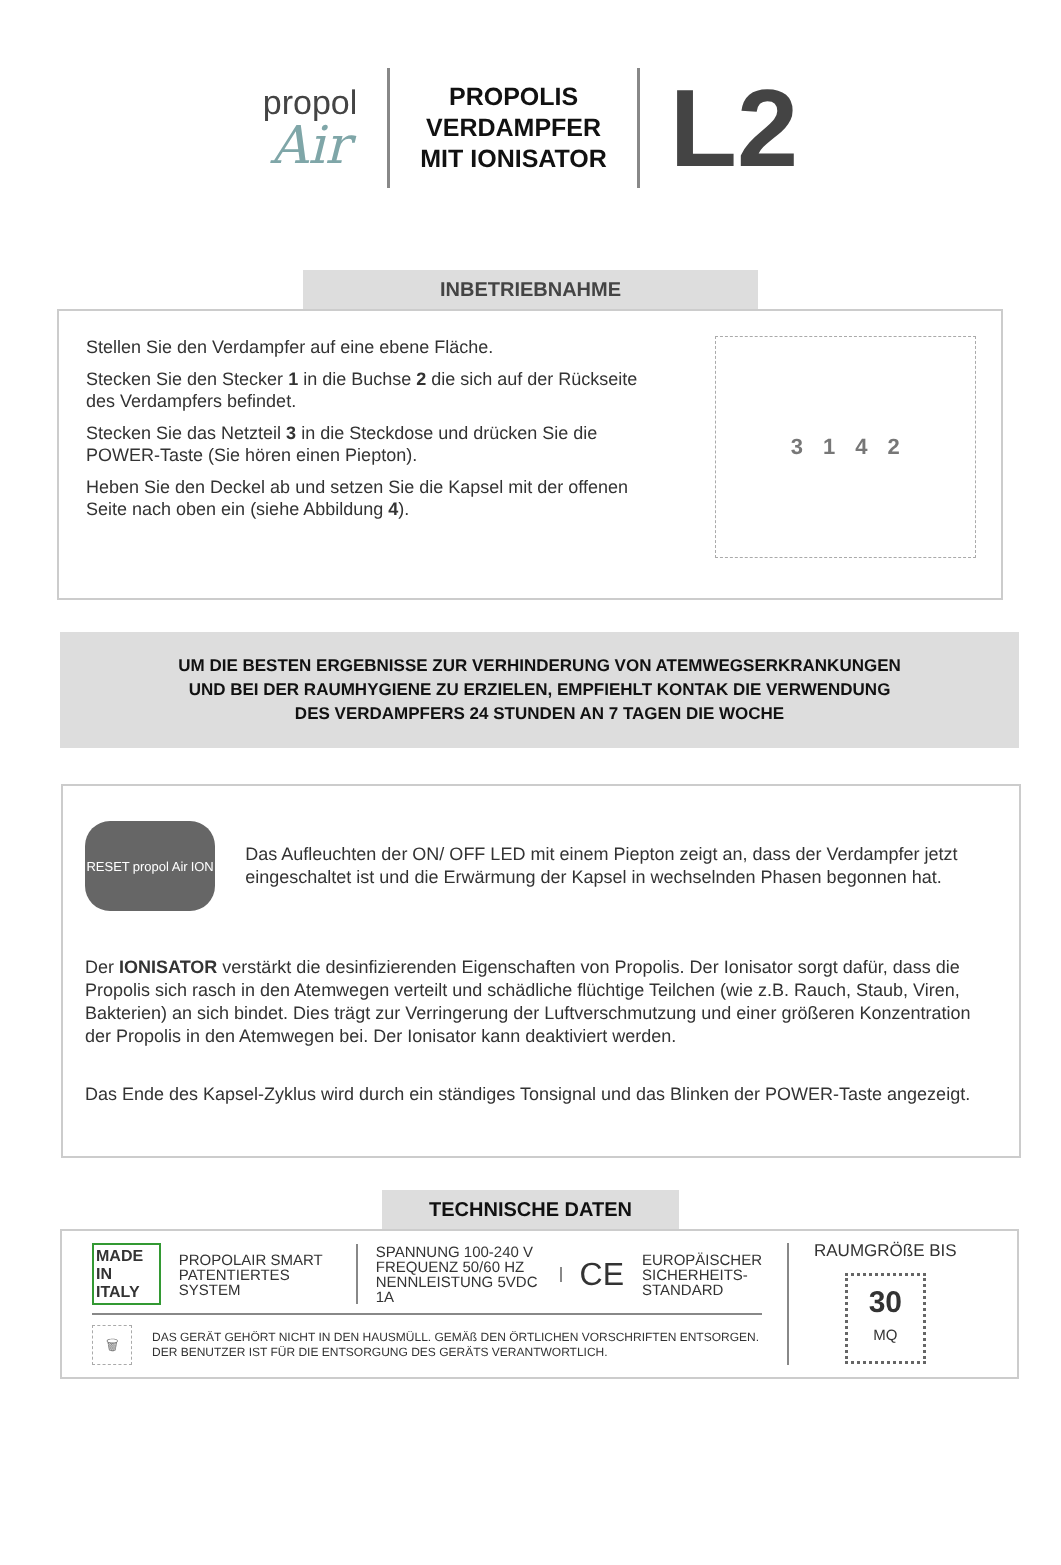propol
Air
PROPOLIS
VERDAMPFER
MIT IONISATOR
L2
INBETRIEBNAHME
Stellen Sie den Verdampfer auf eine ebene Fläche.
Stecken Sie den Stecker 1 in die Buchse 2 die sich auf der Rückseite des Verdampfers befindet.
Stecken Sie das Netzteil 3 in die Steckdose und drücken Sie die POWER-Taste (Sie hören einen Piepton).
Heben Sie den Deckel ab und setzen Sie die Kapsel mit der offenen Seite nach oben ein (siehe Abbildung 4).
3142
UM DIE BESTEN ERGEBNISSE ZUR VERHINDERUNG VON ATEMWEGSERKRANKUNGEN
UND BEI DER RAUMHYGIENE ZU ERZIELEN, EMPFIEHLT KONTAK DIE VERWENDUNG
DES VERDAMPFERS 24 STUNDEN AN 7 TAGEN DIE WOCHE
RESET propol Air ION
Das Aufleuchten der ON/ OFF LED mit einem Piepton zeigt an, dass der Verdampfer jetzt eingeschaltet ist und die Erwärmung der Kapsel in wechselnden Phasen begonnen hat.
Der IONISATOR verstärkt die desinfizierenden Eigenschaften von Propolis. Der Ionisator sorgt dafür, dass die Propolis sich rasch in den Atemwegen verteilt und schädliche flüchtige Teilchen (wie z.B. Rauch, Staub, Viren, Bakterien) an sich bindet. Dies trägt zur Verringerung der Luftverschmutzung und einer größeren Konzentration der Propolis in den Atemwegen bei. Der Ionisator kann deaktiviert werden.
Das Ende des Kapsel-Zyklus wird durch ein ständiges Tonsignal und das Blinken der POWER-Taste angezeigt.
TECHNISCHE DATEN
MADE IN
ITALY
PROPOLAIR SMART
PATENTIERTES SYSTEM
SPANNUNG 100-240 V
FREQUENZ 50/60 HZ
NENNLEISTUNG 5VDC 1A
CE
EUROPÄISCHER
SICHERHEITS-
STANDARD
🗑
DAS GERÄT GEHÖRT NICHT IN DEN HAUSMÜLL. GEMÄß DEN ÖRTLICHEN VORSCHRIFTEN ENTSORGEN.
DER BENUTZER IST FÜR DIE ENTSORGUNG DES GERÄTS VERANTWORTLICH.
RAUMGRÖßE BIS
30
MQ